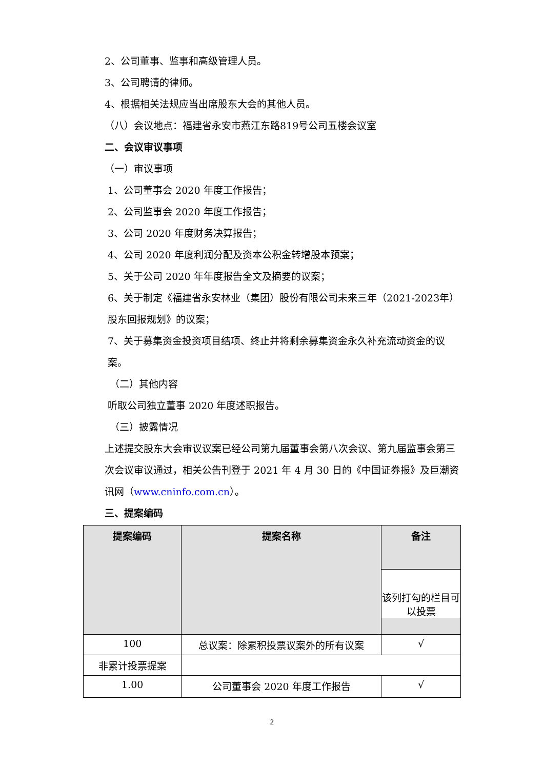2、公司董事、监事和高级管理人员。
3、公司聘请的律师。
4、根据相关法规应当出席股东大会的其他人员。
（八）会议地点：福建省永安市燕江东路819号公司五楼会议室
二、会议审议事项
（一）审议事项
1、公司董事会 2020 年度工作报告；
2、公司监事会 2020 年度工作报告；
3、公司 2020 年度财务决算报告；
4、公司 2020 年度利润分配及资本公积金转增股本预案；
5、关于公司 2020 年年度报告全文及摘要的议案；
6、关于制定《福建省永安林业（集团）股份有限公司未来三年（2021-2023年）股东回报规划》的议案；
7、关于募集资金投资项目结项、终止并将剩余募集资金永久补充流动资金的议案。
（二）其他内容
听取公司独立董事 2020 年度述职报告。
（三）披露情况
上述提交股东大会审议议案已经公司第九届董事会第八次会议、第九届监事会第三次会议审议通过，相关公告刊登于 2021 年 4 月 30 日的《中国证券报》及巨潮资讯网（www.cninfo.com.cn）。
三、提案编码
| 提案编码 | 提案名称 | 备注 该列打勾的栏目可以投票 |
| --- | --- | --- |
| 100 | 总议案：除累积投票议案外的所有议案 | √ |
| 非累计投票提案 | | |
| 1.00 | 公司董事会 2020 年度工作报告 | √ |
2